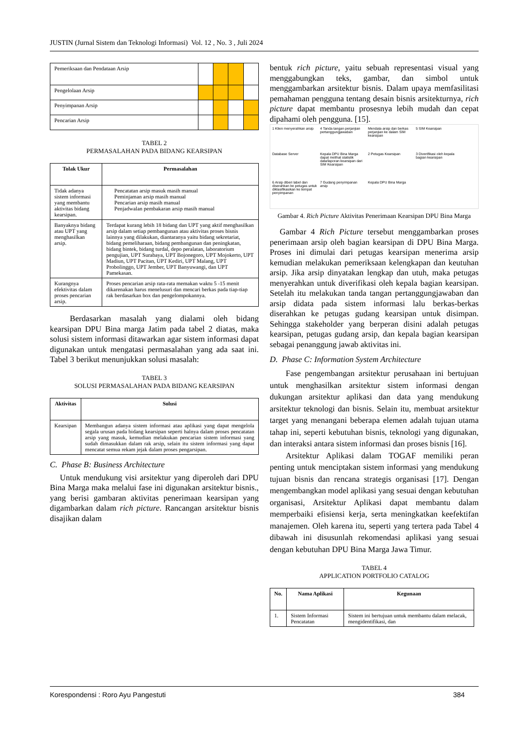JUSTIN (Jurnal Sistem dan Teknologi Informasi) Vol. 12 , No. 3 , Juli 2024
| Pemeriksaan dan Pendataan Arsip | | | | |
| Pengelolaan Arsip | | | | |
| Penyimpanan Arsip | | | | |
| Pencarian Arsip | | | | |
TABEL 2
PERMASALAHAN PADA BIDANG KEARSIPAN
| Tolak Ukur | Permasalahan |
| --- | --- |
| Tidak adanya sistem informasi yang membantu aktivitas bidang kearsipan. | Pencatatan arsip masuk masih manual Peminjaman arsip masih manual Pencarian arsip masih manual Penjadwalan pembakaran arsip masih manual |
| Banyaknya bidang atau UPT yang menghasilkan arsip. | Terdapat kurang lebih 18 bidang dan UPT yang aktif menghasilkan arsip dalam setiap pembangunan atau aktivitas proses bisnis lainnya yang dilakukan, diantaranya yaitu bidang sekretariat, bidang pemeliharaan, bidang pembangunan dan peningkatan, bidang bintek, bidang turdal, depo peralatan, laboratorium pengujian, UPT Surabaya, UPT Bojonegoro, UPT Mojokerto, UPT Madiun, UPT Pacitan, UPT Kediri, UPT Malang, UPT Probolinggo, UPT Jember, UPT Banyuwangi, dan UPT Pamekasan. |
| Kurangnya efektivitas dalam proses pencarian arsip. | Proses pencarian arsip rata-rata memakan waktu 5 -15 menit dikarenakan harus menelusuri dan mencari berkas pada tiap-tiap rak berdasarkan box dan pengelompokannya. |
Berdasarkan masalah yang dialami oleh bidang kearsipan DPU Bina marga Jatim pada tabel 2 diatas, maka solusi sistem informasi ditawarkan agar sistem informasi dapat digunakan untuk mengatasi permasalahan yang ada saat ini. Tabel 3 berikut menunjukkan solusi masalah:
TABEL 3
SOLUSI PERMASALAHAN PADA BIDANG KEARSIPAN
| Aktivitas | Solusi |
| --- | --- |
| Kearsipan | Membangun adanya sistem informasi atau aplikasi yang dapat mengelola segala urusan pada bidang kearsipan seperti halnya dalam proses pencatatan arsip yang masuk, kemudian melakukan pencarian sistem informasi yang sudah dimasukkan dalam rak arsip, selain itu sistem informasi yang dapat mencatat semua rekam jejak dalam proses pengarsipan. |
C. Phase B: Business Architecture
Untuk mendukung visi arsitektur yang diperoleh dari DPU Bina Marga maka melalui fase ini digunakan arsitektur bisnis., yang berisi gambaran aktivitas penerimaan kearsipan yang digambarkan dalam rich picture. Rancangan arsitektur bisnis disajikan dalam
bentuk rich picture, yaitu sebuah representasi visual yang menggabungkan teks, gambar, dan simbol untuk menggambarkan arsitektur bisnis. Dalam upaya memfasilitasi pemahaman pengguna tentang desain bisnis arsitekturnya, rich picture dapat membantu prosesnya lebih mudah dan cepat dipahami oleh pengguna. [15].
1 Klien menyerahkan arsip 4 Tanda tangan perjanjian pertanggungjawaban Mendata arsip dan berkas perjanjian ke dalam SIM kearsipan 5 SIM Kearsipan Database Server Kepala DPU Bina Marga dapat melihat statistik data/laporan kearsipan dari SIM Kearsipan 2 Petugas Kearsipan 3 Diverifikasi oleh kepala bagian kearsipan 6 Arsip diberi label dan diserahkan ke petugas untuk diklasifikasikan ke tempat penyimpanan 7 Gudang penyimpanan arsip Kepala DPU Bina Marga
Gambar 4. Rich Picture Aktivitas Penerimaan Kearsipan DPU Bina Marga
Gambar 4 Rich Picture tersebut menggambarkan proses penerimaan arsip oleh bagian kearsipan di DPU Bina Marga. Proses ini dimulai dari petugas kearsipan menerima arsip kemudian melakukan pemeriksaan kelengkapan dan keutuhan arsip. Jika arsip dinyatakan lengkap dan utuh, maka petugas menyerahkan untuk diverifikasi oleh kepala bagian kearsipan. Setelah itu melakukan tanda tangan pertanggungjawaban dan arsip didata pada sistem informasi lalu berkas-berkas diserahkan ke petugas gudang kearsipan untuk disimpan. Sehingga stakeholder yang berperan disini adalah petugas kearsipan, petugas gudang arsip, dan kepala bagian kearsipan sebagai penanggung jawab aktivitas ini.
D. Phase C: Information System Architecture
Fase pengembangan arsitektur perusahaan ini bertujuan untuk menghasilkan arsitektur sistem informasi dengan dukungan arsitektur aplikasi dan data yang mendukung arsitektur teknologi dan bisnis. Selain itu, membuat arsitektur target yang menangani beberapa elemen adalah tujuan utama tahap ini, seperti kebutuhan bisnis, teknologi yang digunakan, dan interaksi antara sistem informasi dan proses bisnis [16].
Arsitektur Aplikasi dalam TOGAF memiliki peran penting untuk menciptakan sistem informasi yang mendukung tujuan bisnis dan rencana strategis organisasi [17]. Dengan mengembangkan model aplikasi yang sesuai dengan kebutuhan organisasi, Arsitektur Aplikasi dapat membantu dalam memperbaiki efisiensi kerja, serta meningkatkan keefektifan manajemen. Oleh karena itu, seperti yang tertera pada Tabel 4 dibawah ini disusunlah rekomendasi aplikasi yang sesuai dengan kebutuhan DPU Bina Marga Jawa Timur.
TABEL 4
APPLICATION PORTFOLIO CATALOG
| No. | Nama Aplikasi | Kegunaan |
| --- | --- | --- |
| 1. | Sistem Informasi Pencatatan | Sistem ini bertujuan untuk membantu dalam melacak, mengidentifikasi, dan |
Korespondensi : Roro Ayu Pangestuti 384